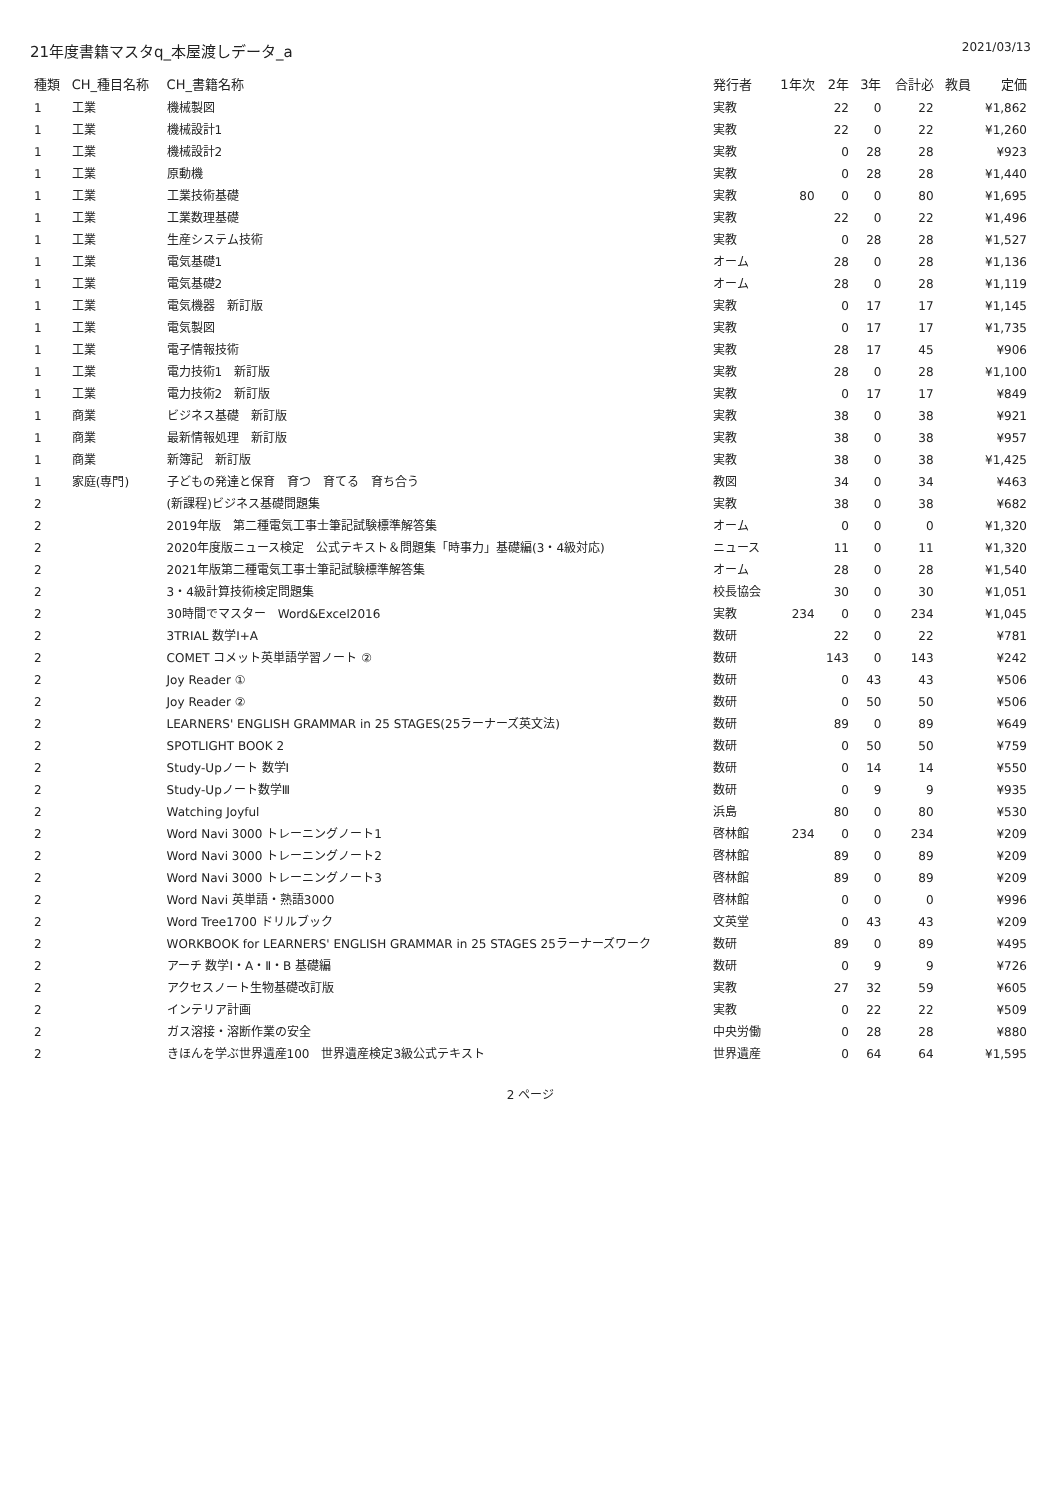21年度書籍マスタq_本屋渡しデータ_a
2021/03/13
| 種類 | CH_種目名称 | CH_書籍名称 | 発行者 | 1年次 | 2年 | 3年 | 合計必 | 教員 | 定価 |
| --- | --- | --- | --- | --- | --- | --- | --- | --- | --- |
| 1 | 工業 | 機械製図 | 実教 | | 22 | 0 | 22 | | ¥1,862 |
| 1 | 工業 | 機械設計1 | 実教 | | 22 | 0 | 22 | | ¥1,260 |
| 1 | 工業 | 機械設計2 | 実教 | | 0 | 28 | 28 | | ¥923 |
| 1 | 工業 | 原動機 | 実教 | | 0 | 28 | 28 | | ¥1,440 |
| 1 | 工業 | 工業技術基礎 | 実教 | 80 | 0 | 0 | 80 | | ¥1,695 |
| 1 | 工業 | 工業数理基礎 | 実教 | | 22 | 0 | 22 | | ¥1,496 |
| 1 | 工業 | 生産システム技術 | 実教 | | 0 | 28 | 28 | | ¥1,527 |
| 1 | 工業 | 電気基礎1 | オーム | | 28 | 0 | 28 | | ¥1,136 |
| 1 | 工業 | 電気基礎2 | オーム | | 28 | 0 | 28 | | ¥1,119 |
| 1 | 工業 | 電気機器 新訂版 | 実教 | | 0 | 17 | 17 | | ¥1,145 |
| 1 | 工業 | 電気製図 | 実教 | | 0 | 17 | 17 | | ¥1,735 |
| 1 | 工業 | 電子情報技術 | 実教 | | 28 | 17 | 45 | | ¥906 |
| 1 | 工業 | 電力技術1 新訂版 | 実教 | | 28 | 0 | 28 | | ¥1,100 |
| 1 | 工業 | 電力技術2 新訂版 | 実教 | | 0 | 17 | 17 | | ¥849 |
| 1 | 商業 | ビジネス基礎 新訂版 | 実教 | | 38 | 0 | 38 | | ¥921 |
| 1 | 商業 | 最新情報処理 新訂版 | 実教 | | 38 | 0 | 38 | | ¥957 |
| 1 | 商業 | 新簿記 新訂版 | 実教 | | 38 | 0 | 38 | | ¥1,425 |
| 1 | 家庭(専門) | 子どもの発達と保育 育つ 育てる 育ち合う | 教図 | | 34 | 0 | 34 | | ¥463 |
| 2 | | (新課程)ビジネス基礎問題集 | 実教 | | 38 | 0 | 38 | | ¥682 |
| 2 | | 2019年版 第二種電気工事士筆記試験標準解答集 | オーム | | 0 | 0 | 0 | | ¥1,320 |
| 2 | | 2020年度版ニュース検定 公式テキスト＆問題集「時事力」基礎編(3・4級対応) | ニュース | | 11 | 0 | 11 | | ¥1,320 |
| 2 | | 2021年版第二種電気工事士筆記試験標準解答集 | オーム | | 28 | 0 | 28 | | ¥1,540 |
| 2 | | 3・4級計算技術検定問題集 | 校長協会 | | 30 | 0 | 30 | | ¥1,051 |
| 2 | | 30時間でマスター Word&Excel2016 | 実教 | 234 | 0 | 0 | 234 | | ¥1,045 |
| 2 | | 3TRIAL 数学Ⅰ+A | 数研 | | 22 | 0 | 22 | | ¥781 |
| 2 | | COMET コメット英単語学習ノート ② | 数研 | | 143 | 0 | 143 | | ¥242 |
| 2 | | Joy Reader ① | 数研 | | 0 | 43 | 43 | | ¥506 |
| 2 | | Joy Reader ② | 数研 | | 0 | 50 | 50 | | ¥506 |
| 2 | | LEARNERS' ENGLISH GRAMMAR in 25 STAGES(25ラーナーズ英文法) | 数研 | | 89 | 0 | 89 | | ¥649 |
| 2 | | SPOTLIGHT BOOK 2 | 数研 | | 0 | 50 | 50 | | ¥759 |
| 2 | | Study-Upノート 数学Ⅰ | 数研 | | 0 | 14 | 14 | | ¥550 |
| 2 | | Study-Upノート数学Ⅲ | 数研 | | 0 | 9 | 9 | | ¥935 |
| 2 | | Watching Joyful | 浜島 | | 80 | 0 | 80 | | ¥530 |
| 2 | | Word Navi 3000 トレーニングノート1 | 啓林館 | 234 | 0 | 0 | 234 | | ¥209 |
| 2 | | Word Navi 3000 トレーニングノート2 | 啓林館 | | 89 | 0 | 89 | | ¥209 |
| 2 | | Word Navi 3000 トレーニングノート3 | 啓林館 | | 89 | 0 | 89 | | ¥209 |
| 2 | | Word Navi 英単語・熟語3000 | 啓林館 | | 0 | 0 | 0 | | ¥996 |
| 2 | | Word Tree1700 ドリルブック | 文英堂 | | 0 | 43 | 43 | | ¥209 |
| 2 | | WORKBOOK for LEARNERS' ENGLISH GRAMMAR in 25 STAGES 25ラーナーズワーク | 数研 | | 89 | 0 | 89 | | ¥495 |
| 2 | | アーチ 数学Ⅰ・A・Ⅱ・B 基礎編 | 数研 | | 0 | 9 | 9 | | ¥726 |
| 2 | | アクセスノート生物基礎改訂版 | 実教 | | 27 | 32 | 59 | | ¥605 |
| 2 | | インテリア計画 | 実教 | | 0 | 22 | 22 | | ¥509 |
| 2 | | ガス溶接・溶断作業の安全 | 中央労働 | | 0 | 28 | 28 | | ¥880 |
| 2 | | きほんを学ぶ世界遺産100 世界遺産検定3級公式テキスト | 世界遺産 | | 0 | 64 | 64 | | ¥1,595 |
2 ページ